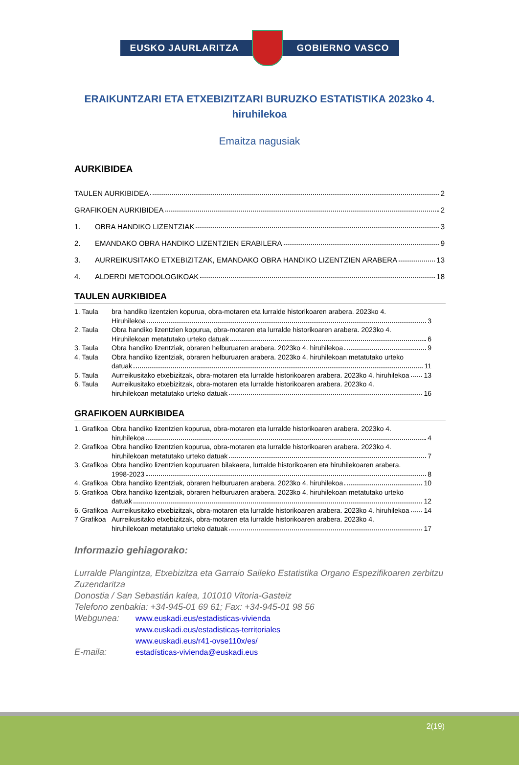EUSKO JAURLARITZA GOBIERNO VASCO
ERAIKUNTZARI ETA ETXEBIZITZARI BURUZKO ESTATISTIKA 2023ko 4. hiruhilekoa
Emaitza nagusiak
AURKIBIDEA
TAULEN AURKIBIDEA 2
GRAFIKOEN AURKIBIDEA 2
1. OBRA HANDIKO LIZENTZIAK 3
2. EMANDAKO OBRA HANDIKO LIZENTZIEN ERABILERA 9
3. AURREIKUSITAKO ETXEBIZITZAK, EMANDAKO OBRA HANDIKO LIZENTZIEN ARABERA 13
4. ALDERDI METODOLOGIKOAK 18
TAULEN AURKIBIDEA
1. Taula bra handiko lizentzien kopurua, obra-motaren eta lurralde historikoaren arabera. 2023ko 4.
Hiruhilekoa 3
2. Taula Obra handiko lizentzien kopurua, obra-motaren eta lurralde historikoaren arabera. 2023ko 4.
Hiruhilekoan metatutako urteko datuak 6
3. Taula Obra handiko lizentziak, obraren helburuaren arabera. 2023ko 4. hiruhilekoa 9
4. Taula Obra handiko lizentziak, obraren helburuaren arabera. 2023ko 4. hiruhilekoan metatutako urteko
datuak 11
5. Taula Aurreikusitako etxebizitzak, obra-motaren eta lurralde historikoaren arabera. 2023ko 4. hiruhilekoa 13
6. Taula Aurreikusitako etxebizitzak, obra-motaren eta lurralde historikoaren arabera. 2023ko 4.
hiruhilekoan metatutako urteko datuak 16
GRAFIKOEN AURKIBIDEA
1. Grafikoa
Obra handiko lizentzien kopurua, obra-motaren eta lurralde historikoaren arabera. 2023ko 4.
hiruhilekoa 4
2. Grafikoa
Obra handiko lizentzien kopurua, obra-motaren eta lurralde historikoaren arabera. 2023ko 4.
hiruhilekoan metatutako urteko datuak 7
3. Grafikoa
Obra handiko lizentzien kopuruaren bilakaera, lurralde historikoaren eta hiruhilekoaren arabera.
1998-2023 8
4. Grafikoa
Obra handiko lizentziak, obraren helburuaren arabera. 2023ko 4. hiruhilekoa 10
5. Grafikoa
Obra handiko lizentziak, obraren helburuaren arabera. 2023ko 4. hiruhilekoan metatutako urteko
datuak 12
6. Grafikoa
Aurreikusitako etxebizitzak, obra-motaren eta lurralde historikoaren arabera. 2023ko 4. hiruhilekoa 14
7 Grafikoa
Aurreikusitako etxebizitzak, obra-motaren eta lurralde historikoaren arabera. 2023ko 4.
hiruhilekoan metatutako urteko datuak 17
Informazio gehiagorako:
Lurralde Plangintza, Etxebizitza eta Garraio Saileko Estatistika Organo Espezifikoaren zerbitzu Zuzendaritza
Donostia / San Sebastián kalea, 101010 Vitoria-Gasteiz
Telefono zenbakia: +34-945-01 69 61; Fax: +34-945-01 98 56
Webgunea: www.euskadi.eus/estadisticas-vivienda
www.euskadi.eus/estadisticas-territoriales
www.euskadi.eus/r41-ovse110x/es/
E-maila: estadísticas-vivienda@euskadi.eus
2(19)